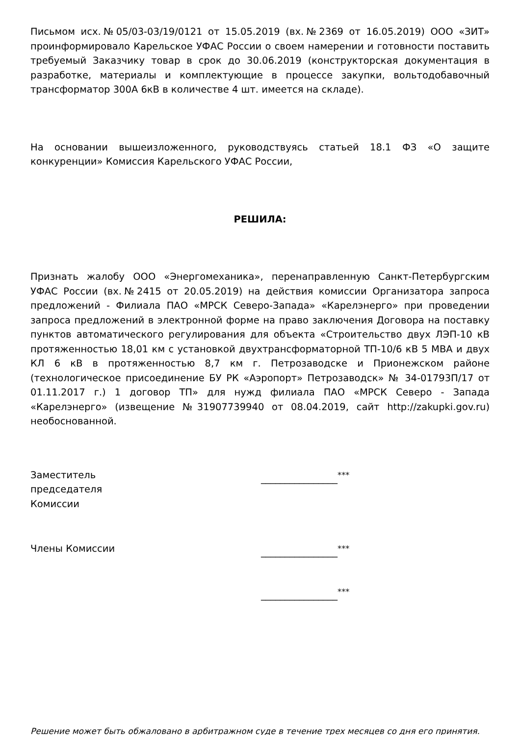Письмом исх.№05/03-03/19/0121 от 15.05.2019 (вх.№2369 от 16.05.2019) ООО «ЗИТ» проинформировало Карельское УФАС России о своем намерении и готовности поставить требуемый Заказчику товар в срок до 30.06.2019 (конструкторская документация в разработке, материалы и комплектующие в процессе закупки, вольтодобавочный трансформатор 300А 6кВ в количестве 4 шт. имеется на складе).
На основании вышеизложенного, руководствуясь статьей 18.1 ФЗ «О защите конкуренции» Комиссия Карельского УФАС России,
РЕШИЛА:
Признать жалобу ООО «Энергомеханика», перенаправленную Санкт-Петербургским УФАС России (вх.№2415 от 20.05.2019) на действия комиссии Организатора запроса предложений - Филиала ПАО «МРСК Северо-Запада» «Карелэнерго» при проведении запроса предложений в электронной форме на право заключения Договора на поставку пунктов автоматического регулирования для объекта «Строительство двух ЛЭП-10 кВ протяженностью 18,01 км с установкой двухтрансформаторной ТП-10/6 кВ 5 МВА и двух КЛ 6 кВ в протяженностью 8,7 км г. Петрозаводске и Прионежском районе (технологическое присоединение БУ РК «Аэропорт» Петрозаводск» № 34-01793П/17 от 01.11.2017 г.) 1 договор ТП» для нужд филиала ПАО «МРСК Северо - Запада «Карелэнерго» (извещение №31907739940 от 08.04.2019, сайт http://zakupki.gov.ru) необоснованной.
Заместитель
председателя
Комиссии
________________<sup>***</sup>
Члены Комиссии ________________<sup>***</sup>
________________<sup>***</sup>
Решение может быть обжаловано в арбитражном суде в течение трех месяцев со дня его принятия.